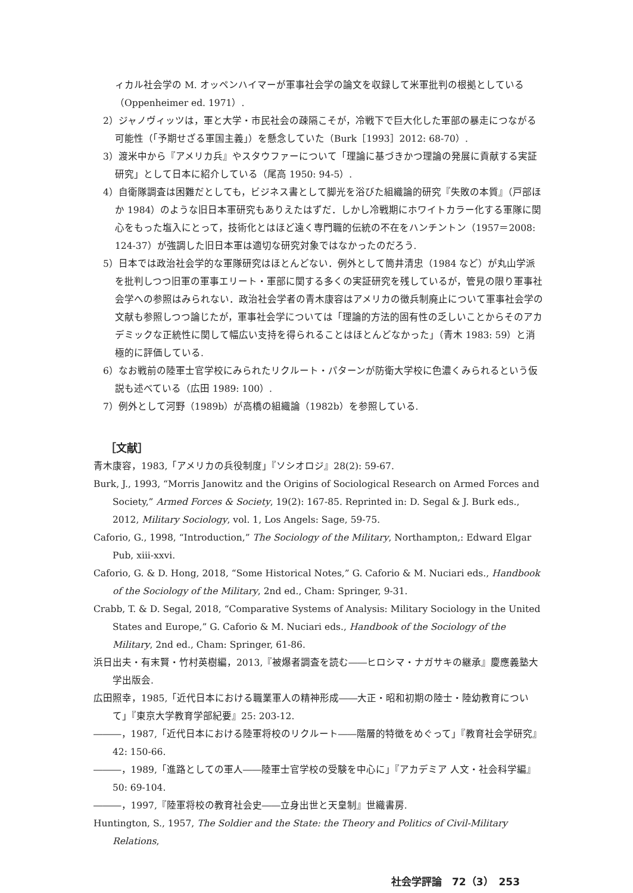ィカル社会学の M. オッペンハイマーが軍事社会学の論文を収録して米軍批判の根拠としている（Oppenheimer ed. 1971）.
　2）ジャノヴィッツは，軍と大学・市民社会の疎隔こそが，冷戦下で巨大化した軍部の暴走につながる可能性（「予期せざる軍国主義」）を懸念していた（Burk［1993］2012: 68-70）.
　3）渡米中から『アメリカ兵』やスタウファーについて「理論に基づきかつ理論の発展に貢献する実証研究」として日本に紹介している（尾高 1950: 94-5）.
　4）自衛隊調査は困難だとしても，ビジネス書として脚光を浴びた組織論的研究『失敗の本質』（戸部ほか 1984）のような旧日本軍研究もありえたはずだ．しかし冷戦期にホワイトカラー化する軍隊に関心をもった塩入にとって，技術化とはほど遠く専門職的伝統の不在をハンチントン（1957＝2008: 124-37）が強調した旧日本軍は適切な研究対象ではなかったのだろう.
　5）日本では政治社会学的な軍隊研究はほとんどない．例外として筒井清忠（1984 など）が丸山学派を批判しつつ旧軍の軍事エリート・軍部に関する多くの実証研究を残しているが，管見の限り軍事社会学への参照はみられない．政治社会学者の青木康容はアメリカの徴兵制廃止について軍事社会学の文献も参照しつつ論じたが，軍事社会学については「理論的方法的固有性の乏しいことからそのアカデミックな正統性に関して幅広い支持を得られることはほとんどなかった」（青木 1983: 59）と消極的に評価している.
　6）なお戦前の陸軍士官学校にみられたリクルート・パターンが防衛大学校に色濃くみられるという仮説も述べている（広田 1989: 100）.
　7）例外として河野（1989b）が高橋の組織論（1982b）を参照している.
［文献］
青木康容，1983,「アメリカの兵役制度」『ソシオロジ』28(2): 59-67.
Burk, J., 1993, “Morris Janowitz and the Origins of Sociological Research on Armed Forces and Society,” Armed Forces & Society, 19(2): 167-85. Reprinted in: D. Segal & J. Burk eds., 2012, Military Sociology, vol. 1, Los Angels: Sage, 59-75.
Caforio, G., 1998, “Introduction,” The Sociology of the Military, Northampton,: Edward Elgar Pub, xiii-xxvi.
Caforio, G. & D. Hong, 2018, “Some Historical Notes,” G. Caforio & M. Nuciari eds., Handbook of the Sociology of the Military, 2nd ed., Cham: Springer, 9-31.
Crabb, T. & D. Segal, 2018, “Comparative Systems of Analysis: Military Sociology in the United States and Europe,” G. Caforio & M. Nuciari eds., Handbook of the Sociology of the Military, 2nd ed., Cham: Springer, 61-86.
浜日出夫・有末賢・竹村英樹編，2013,『被爆者調査を読む――ヒロシマ・ナガサキの継承』慶應義塾大学出版会.
広田照幸，1985,「近代日本における職業軍人の精神形成――大正・昭和初期の陸士・陸幼教育について」『東京大学教育学部紀要』25: 203-12.
―――，1987,「近代日本における陸軍将校のリクルート――階層的特徴をめぐって」『教育社会学研究』42: 150-66.
―――，1989,「進路としての軍人――陸軍士官学校の受験を中心に」『アカデミア 人文・社会科学編』50: 69-104.
―――，1997,『陸軍将校の教育社会史――立身出世と天皇制』世織書房.
Huntington, S., 1957, The Soldier and the State: the Theory and Politics of Civil-Military Relations,
社会学評論　72（3）　253